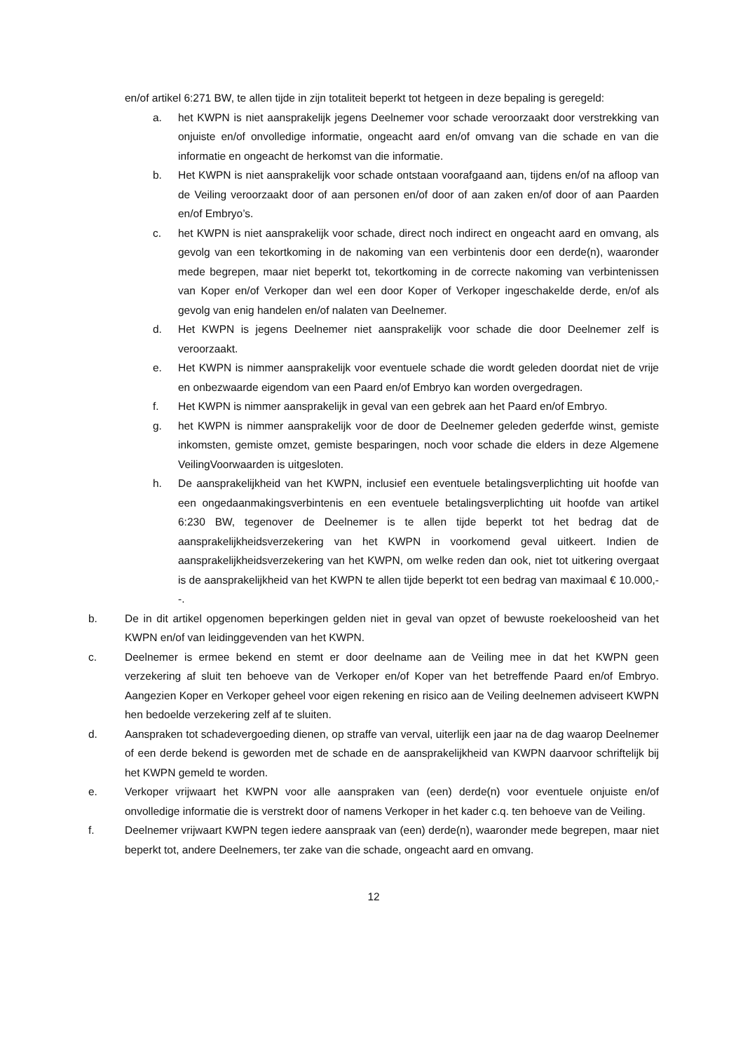en/of artikel 6:271 BW, te allen tijde in zijn totaliteit beperkt tot hetgeen in deze bepaling is geregeld:
a. het KWPN is niet aansprakelijk jegens Deelnemer voor schade veroorzaakt door verstrekking van onjuiste en/of onvolledige informatie, ongeacht aard en/of omvang van die schade en van die informatie en ongeacht de herkomst van die informatie.
b. Het KWPN is niet aansprakelijk voor schade ontstaan voorafgaand aan, tijdens en/of na afloop van de Veiling veroorzaakt door of aan personen en/of door of aan zaken en/of door of aan Paarden en/of Embryo’s.
c. het KWPN is niet aansprakelijk voor schade, direct noch indirect en ongeacht aard en omvang, als gevolg van een tekortkoming in de nakoming van een verbintenis door een derde(n), waaronder mede begrepen, maar niet beperkt tot, tekortkoming in de correcte nakoming van verbintenissen van Koper en/of Verkoper dan wel een door Koper of Verkoper ingeschakelde derde, en/of als gevolg van enig handelen en/of nalaten van Deelnemer.
d. Het KWPN is jegens Deelnemer niet aansprakelijk voor schade die door Deelnemer zelf is veroorzaakt.
e. Het KWPN is nimmer aansprakelijk voor eventuele schade die wordt geleden doordat niet de vrije en onbezwaarde eigendom van een Paard en/of Embryo kan worden overgedragen.
f. Het KWPN is nimmer aansprakelijk in geval van een gebrek aan het Paard en/of Embryo.
g. het KWPN is nimmer aansprakelijk voor de door de Deelnemer geleden gederfde winst, gemiste inkomsten, gemiste omzet, gemiste besparingen, noch voor schade die elders in deze Algemene VeilingVoorwaarden is uitgesloten.
h. De aansprakelijkheid van het KWPN, inclusief een eventuele betalingsverplichting uit hoofde van een ongedaanmakingsverbintenis en een eventuele betalingsverplichting uit hoofde van artikel 6:230 BW, tegenover de Deelnemer is te allen tijde beperkt tot het bedrag dat de aansprakelijkheidsverzekering van het KWPN in voorkomend geval uitkeert. Indien de aansprakelijkheidsverzekering van het KWPN, om welke reden dan ook, niet tot uitkering overgaat is de aansprakelijkheid van het KWPN te allen tijde beperkt tot een bedrag van maximaal € 10.000,--.
b. De in dit artikel opgenomen beperkingen gelden niet in geval van opzet of bewuste roekeloosheid van het KWPN en/of van leidinggevenden van het KWPN.
c. Deelnemer is ermee bekend en stemt er door deelname aan de Veiling mee in dat het KWPN geen verzekering af sluit ten behoeve van de Verkoper en/of Koper van het betreffende Paard en/of Embryo. Aangezien Koper en Verkoper geheel voor eigen rekening en risico aan de Veiling deelnemen adviseert KWPN hen bedoelde verzekering zelf af te sluiten.
d. Aanspraken tot schadevergoeding dienen, op straffe van verval, uiterlijk een jaar na de dag waarop Deelnemer of een derde bekend is geworden met de schade en de aansprakelijkheid van KWPN daarvoor schriftelijk bij het KWPN gemeld te worden.
e. Verkoper vrijwaart het KWPN voor alle aanspraken van (een) derde(n) voor eventuele onjuiste en/of onvolledige informatie die is verstrekt door of namens Verkoper in het kader c.q. ten behoeve van de Veiling.
f. Deelnemer vrijwaart KWPN tegen iedere aanspraak van (een) derde(n), waaronder mede begrepen, maar niet beperkt tot, andere Deelnemers, ter zake van die schade, ongeacht aard en omvang.
12